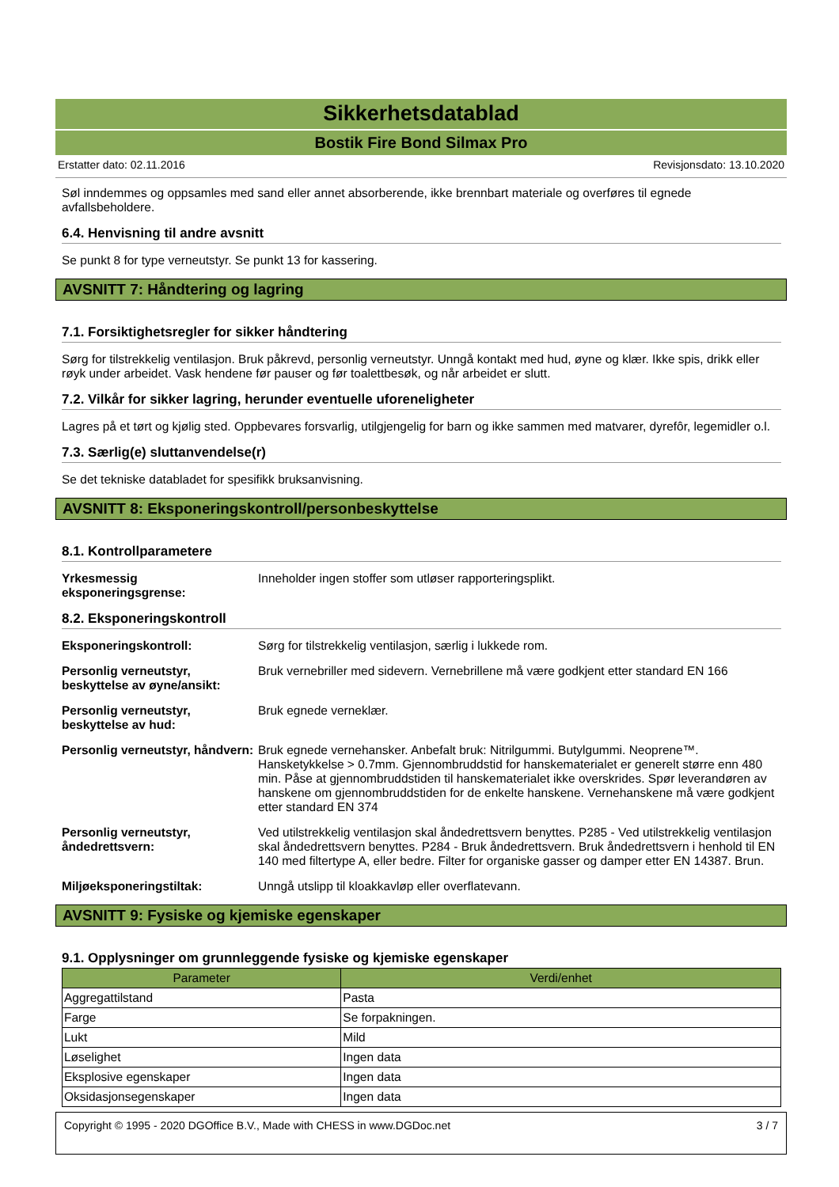Sikkerhetsdatablad
Bostik Fire Bond Silmax Pro
Erstatter dato: 02.11.2016 Revisjonsdato: 13.10.2020
Søl inndemmes og oppsamles med sand eller annet absorberende, ikke brennbart materiale og overføres til egnede avfallsbeholdere.
6.4. Henvisning til andre avsnitt
Se punkt 8 for type verneutstyr. Se punkt 13 for kassering.
AVSNITT 7: Håndtering og lagring
7.1. Forsiktighetsregler for sikker håndtering
Sørg for tilstrekkelig ventilasjon. Bruk påkrevd, personlig verneutstyr. Unngå kontakt med hud, øyne og klær. Ikke spis, drikk eller røyk under arbeidet. Vask hendene før pauser og før toalettbesøk, og når arbeidet er slutt.
7.2. Vilkår for sikker lagring, herunder eventuelle uforeneligheter
Lagres på et tørt og kjølig sted. Oppbevares forsvarlig, utilgjengelig for barn og ikke sammen med matvarer, dyrefôr, legemidler o.l.
7.3. Særlig(e) sluttanvendelse(r)
Se det tekniske databladet for spesifikk bruksanvisning.
AVSNITT 8: Eksponeringskontroll/personbeskyttelse
8.1. Kontrollparametere
Yrkesmessig eksponeringsgrense: Inneholder ingen stoffer som utløser rapporteringsplikt.
8.2. Eksponeringskontroll
Eksponeringskontroll: Sørg for tilstrekkelig ventilasjon, særlig i lukkede rom.
Personlig verneutstyr, beskyttelse av øyne/ansikt: Bruk vernebriller med sidevern. Vernebrillene må være godkjent etter standard EN 166
Personlig verneutstyr, beskyttelse av hud: Bruk egnede verneklær.
Personlig verneutstyr, håndvern: Bruk egnede vernehansker. Anbefalt bruk: Nitrilgummi. Butylgummi. Neoprene™. Hansketykkelse > 0.7mm. Gjennombruddstid for hanskematerialet er generelt større enn 480 min. Påse at gjennombruddstiden til hanskematerialet ikke overskrides. Spør leverandøren av hanskene om gjennombruddstiden for de enkelte hanskene. Vernehanskene må være godkjent etter standard EN 374
Personlig verneutstyr, åndedrettsvern: Ved utilstrekkelig ventilasjon skal åndedrettsvern benyttes. P285 - Ved utilstrekkelig ventilasjon skal åndedrettsvern benyttes. P284 - Bruk åndedrettsvern. Bruk åndedrettsvern i henhold til EN 140 med filtertype A, eller bedre. Filter for organiske gasser og damper etter EN 14387. Brun.
Miljøeksponeringstiltak: Unngå utslipp til kloakkavløp eller overflatevann.
AVSNITT 9: Fysiske og kjemiske egenskaper
9.1. Opplysninger om grunnleggende fysiske og kjemiske egenskaper
| Parameter | Verdi/enhet |
| --- | --- |
| Aggregattilstand | Pasta |
| Farge | Se forpakningen. |
| Lukt | Mild |
| Løselighet | Ingen data |
| Eksplosive egenskaper | Ingen data |
| Oksidasjonsegenskaper | Ingen data |
Copyright © 1995 - 2020 DGOffice B.V., Made with CHESS in www.DGDoc.net 3 / 7